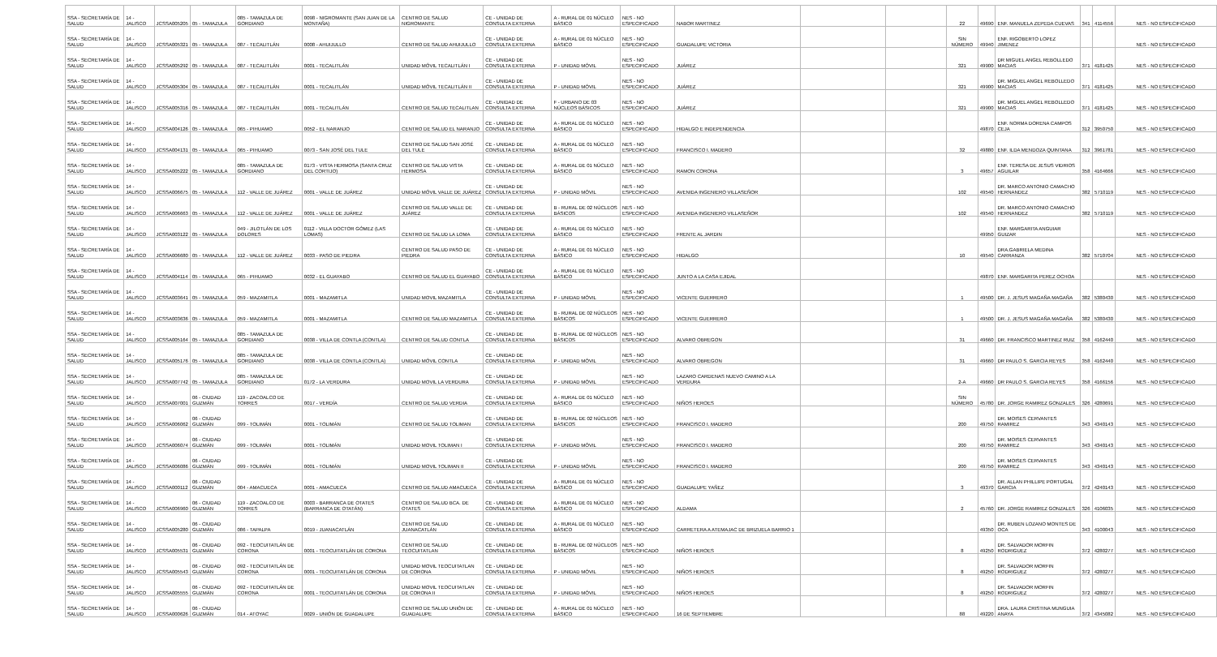| SSA - SECRETARÍA DE SALUD | 14 - JALISCO | JCSSA005205 | 05 - TAMAZULA | 085 - TAMAZULA DE GORDIANO | 0098 - NIGROMANTE (SAN JUAN DE LA MONTAÑA) | CENTRO DE SALUD NIGROMANTE | CE - UNIDAD DE CONSULTA EXTERNA | A - RURAL DE 01 NÚCLEO BÁSICO | NES - NO ESPECIFICADO | NABOR MARTINEZ | | | 22 | 49690 | ENF. MANUELA ZEPEDA CUEVAS | 341 | 4114556 | NES - NO ESPECIFICADO |
| SSA - SECRETARÍA DE SALUD | 14 - JALISCO | JCSSA005321 | 05 - TAMAZULA | 087 - TECALITLÁN | 0008 - AHUIJULLO | CENTRO DE SALUD AHUIJULLO | CE - UNIDAD DE CONSULTA EXTERNA | A - RURAL DE 01 NÚCLEO BÁSICO | NES - NO ESPECIFICADO | GUADALUPE VICTORIA | | | SIN NÚMERO | 49940 | ENF. RIGOBERTO LOPEZ JIMENEZ | | | NES - NO ESPECIFICADO |
| SSA - SECRETARÍA DE SALUD | 14 - JALISCO | JCSSA005292 | 05 - TAMAZULA | 087 - TECALITLÁN | 0001 - TECALITLÁN | UNIDAD MÓVIL TECALITLÁN I | CE - UNIDAD DE CONSULTA EXTERNA | P - UNIDAD MÓVIL | NES - NO ESPECIFICADO | JUÁREZ | | | 321 | 49900 | DR MIGUEL ANGEL REBOLLEDO MACIAS | 371 | 4181425 | NES - NO ESPECIFICADO |
| SSA - SECRETARÍA DE SALUD | 14 - JALISCO | JCSSA005304 | 05 - TAMAZULA | 087 - TECALITLÁN | 0001 - TECALITLÁN | UNIDAD MÓVIL TECALITLÁN II | CE - UNIDAD DE CONSULTA EXTERNA | P - UNIDAD MÓVIL | NES - NO ESPECIFICADO | JUÁREZ | | | 321 | 49900 | DR. MIGUEL ANGEL REBOLLEDO MACIAS | 371 | 4181425 | NES - NO ESPECIFICADO |
| SSA - SECRETARÍA DE SALUD | 14 - JALISCO | JCSSA005316 | 05 - TAMAZULA | 087 - TECALITLÁN | 0001 - TECALITLÁN | CENTRO DE SALUD TECALITLAN | CE - UNIDAD DE CONSULTA EXTERNA | F - URBANO DE 03 NÚCLEOS BÁSICOS | NES - NO ESPECIFICADO | JUÁREZ | | | 321 | 49900 | DR. MIGUEL ANGEL REBOLLEDO MACIAS | 371 | 4181425 | NES - NO ESPECIFICADO |
| SSA - SECRETARÍA DE SALUD | 14 - JALISCO | JCSSA004126 | 05 - TAMAZULA | 065 - PIHUAMO | 0052 - EL NARANJO | CENTRO DE SALUD EL NARANJO | CE - UNIDAD DE CONSULTA EXTERNA | A - RURAL DE 01 NÚCLEO BÁSICO | NES - NO ESPECIFICADO | HIDALGO E INDEPENDENCIA | | | | 49870 | ENF. NORMA DORENA CAMPOS CEJA | 312 | 3950750 | NES - NO ESPECIFICADO |
| SSA - SECRETARÍA DE SALUD | 14 - JALISCO | JCSSA004131 | 05 - TAMAZULA | 065 - PIHUAMO | 0073 - SAN JOSÉ DEL TULE | CENTRO DE SALUD SAN JOSÉ DEL TULE | CE - UNIDAD DE CONSULTA EXTERNA | A - RURAL DE 01 NÚCLEO BÁSICO | NES - NO ESPECIFICADO | FRANCISCO I. MADERO | | | 32 | 49880 | ENF. ILDA MENDOZA QUINTANA | 312 | 3961781 | NES - NO ESPECIFICADO |
| SSA - SECRETARÍA DE SALUD | 14 - JALISCO | JCSSA005222 | 05 - TAMAZULA | 085 - TAMAZULA DE GORDIANO | 0173 - VISTA HERMOSA (SANTA CRUZ DEL CORTIJO) | CENTRO DE SALUD VISTA HERMOSA | CE - UNIDAD DE CONSULTA EXTERNA | A - RURAL DE 01 NÚCLEO BÁSICO | NES - NO ESPECIFICADO | RAMON CORONA | | | 3 | 49657 | ENF. TERESA DE JESUS VIDRIOS AGUILAR | 358 | 4164666 | NES - NO ESPECIFICADO |
| SSA - SECRETARÍA DE SALUD | 14 - JALISCO | JCSSA006675 | 05 - TAMAZULA | 112 - VALLE DE JUÁREZ | 0001 - VALLE DE JUÁREZ | UNIDAD MÓVIL VALLE DE JUÁREZ | CE - UNIDAD DE CONSULTA EXTERNA | P - UNIDAD MÓVIL | NES - NO ESPECIFICADO | AVENIDA INGENIERO VILLASEÑOR | | | 102 | 49540 | DR. MARCO ANTONIO CAMACHO HERNANDEZ | 382 | 5710119 | NES - NO ESPECIFICADO |
| SSA - SECRETARÍA DE SALUD | 14 - JALISCO | JCSSA006663 | 05 - TAMAZULA | 112 - VALLE DE JUÁREZ | 0001 - VALLE DE JUÁREZ | CENTRO DE SALUD VALLE DE JUÁREZ | CE - UNIDAD DE CONSULTA EXTERNA | B - RURAL DE 02 NÚCLEOS BÁSICOS | NES - NO ESPECIFICADO | AVENIDA INGENIERO VILLASEÑOR | | | 102 | 49540 | DR. MARCO ANTONIO CAMACHO HERNANDEZ | 382 | 5710119 | NES - NO ESPECIFICADO |
| SSA - SECRETARÍA DE SALUD | 14 - JALISCO | JCSSA003122 | 05 - TAMAZULA | 049 - JILOTLÁN DE LOS DOLORES | 0112 - VILLA DOCTOR GÓMEZ (LAS LOMAS) | CENTRO DE SALUD LA LOMA | CE - UNIDAD DE CONSULTA EXTERNA | A - RURAL DE 01 NÚCLEO BÁSICO | NES - NO ESPECIFICADO | FRENTE AL JARDIN | | | | 49950 | ENF. MARGARITA ANGUIAR GUIZAR | | | NES - NO ESPECIFICADO |
| SSA - SECRETARÍA DE SALUD | 14 - JALISCO | JCSSA006680 | 05 - TAMAZULA | 112 - VALLE DE JUÁREZ | 0033 - PASO DE PIEDRA | CENTRO DE SALUD PASO DE PIEDRA | CE - UNIDAD DE CONSULTA EXTERNA | A - RURAL DE 01 NÚCLEO BÁSICO | NES - NO ESPECIFICADO | HIDALGO | | | 10 | 49540 | DRA.GABRIELA MEDINA CARRANZA | 382 | 5710704 | NES - NO ESPECIFICADO |
| SSA - SECRETARÍA DE SALUD | 14 - JALISCO | JCSSA004114 | 05 - TAMAZULA | 065 - PIHUAMO | 0032 - EL GUAYABO | CENTRO DE SALUD EL GUAYABO | CE - UNIDAD DE CONSULTA EXTERNA | A - RURAL DE 01 NÚCLEO BÁSICO | NES - NO ESPECIFICADO | JUNTO A LA CASA EJIDAL | | | | 49870 | ENF. MARGARITA PEREZ OCHOA | | | NES - NO ESPECIFICADO |
| SSA - SECRETARÍA DE SALUD | 14 - JALISCO | JCSSA003641 | 05 - TAMAZULA | 059 - MAZAMITLA | 0001 - MAZAMITLA | UNIDAD MOVIL MAZAMITLA | CE - UNIDAD DE CONSULTA EXTERNA | P - UNIDAD MÓVIL | NES - NO ESPECIFICADO | VICENTE GUERRERO | | | 1 | 49500 | DR. J. JESUS MAGAÑA MAGAÑA | 382 | 5380430 | NES - NO ESPECIFICADO |
| SSA - SECRETARÍA DE SALUD | 14 - JALISCO | JCSSA003636 | 05 - TAMAZULA | 059 - MAZAMITLA | 0001 - MAZAMITLA | CENTRO DE SALUD MAZAMITLA | CE - UNIDAD DE CONSULTA EXTERNA | B - RURAL DE 02 NÚCLEOS BÁSICOS | NES - NO ESPECIFICADO | VICENTE GUERRERO | | | 1 | 49500 | DR. J. JESUS MAGAÑA MAGAÑA | 382 | 5380430 | NES - NO ESPECIFICADO |
| SSA - SECRETARÍA DE SALUD | 14 - JALISCO | JCSSA005164 | 05 - TAMAZULA | 085 - TAMAZULA DE GORDIANO | 0038 - VILLA DE CONTLA (CONTLA) | CENTRO DE SALUD CONTLA | CE - UNIDAD DE CONSULTA EXTERNA | B - RURAL DE 02 NÚCLEOS BÁSICOS | NES - NO ESPECIFICADO | ALVARO OBREGON | | | 31 | 49660 | DR. FRANCISCO MARTINEZ RUIZ | 358 | 4162440 | NES - NO ESPECIFICADO |
| SSA - SECRETARÍA DE SALUD | 14 - JALISCO | JCSSA005176 | 05 - TAMAZULA | 085 - TAMAZULA DE GORDIANO | 0038 - VILLA DE CONTLA (CONTLA) | UNIDAD MÓVIL CONTLA | CE - UNIDAD DE CONSULTA EXTERNA | P - UNIDAD MÓVIL | NES - NO ESPECIFICADO | ALVARO OBREGON | | | 31 | 49660 | DR PAULO S. GARCIA REYES | 358 | 4162440 | NES - NO ESPECIFICADO |
| SSA - SECRETARÍA DE SALUD | 14 - JALISCO | JCSSA007742 | 05 - TAMAZULA | 085 - TAMAZULA DE GORDIANO | 0172 - LA VERDURA | UNIDAD MOVIL LA VERDURA | CE - UNIDAD DE CONSULTA EXTERNA | P - UNIDAD MÓVIL | NES - NO ESPECIFICADO | LAZARO CARDENAS NUEVO CAMINO A LA VERDURA | | | 2-A | 49660 | DR PAULO S. GARCIA REYES | 358 | 4166156 | NES - NO ESPECIFICADO |
| SSA - SECRETARÍA DE SALUD | 14 - JALISCO | JCSSA007001 | 06 - CIUDAD GUZMÁN | 119 - ZACOALCO DE TORRES | 0017 - VERDÍA | CENTRO DE SALUD VERDIA | CE - UNIDAD DE CONSULTA EXTERNA | A - RURAL DE 01 NÚCLEO BÁSICO | NES - NO ESPECIFICADO | NIÑOS HEROES | | | SIN NÚMERO | 45780 | DR. JORGE RAMIREZ GONZALES | 326 | 4280691 | NES - NO ESPECIFICADO |
| SSA - SECRETARÍA DE SALUD | 14 - JALISCO | JCSSA006062 | 06 - CIUDAD GUZMÁN | 099 - TOLIMÁN | 0001 - TOLIMÁN | CENTRO DE SALUD TOLIMAN | CE - UNIDAD DE CONSULTA EXTERNA | B - RURAL DE 02 NÚCLEOS BÁSICOS | NES - NO ESPECIFICADO | FRANCISCO I. MADERO | | | 200 | 49750 | DR. MOISES CERVANTES RAMIREZ | 343 | 4340143 | NES - NO ESPECIFICADO |
| SSA - SECRETARÍA DE SALUD | 14 - JALISCO | JCSSA006074 | 06 - CIUDAD GUZMÁN | 099 - TOLIMÁN | 0001 - TOLIMÁN | UNIDAD MOVIL TOLIMAN I | CE - UNIDAD DE CONSULTA EXTERNA | P - UNIDAD MÓVIL | NES - NO ESPECIFICADO | FRANCISCO I. MADERO | | | 200 | 49750 | DR. MOISES CERVANTES RAMIREZ | 343 | 4340143 | NES - NO ESPECIFICADO |
| SSA - SECRETARÍA DE SALUD | 14 - JALISCO | JCSSA006086 | 06 - CIUDAD GUZMÁN | 099 - TOLIMÁN | 0001 - TOLIMÁN | UNIDAD MOVIL TOLIMAN II | CE - UNIDAD DE CONSULTA EXTERNA | P - UNIDAD MÓVIL | NES - NO ESPECIFICADO | FRANCISCO I. MADERO | | | 200 | 49750 | DR. MOISES CERVANTES RAMIREZ | 343 | 4340143 | NES - NO ESPECIFICADO |
| SSA - SECRETARÍA DE SALUD | 14 - JALISCO | JCSSA000112 | 06 - CIUDAD GUZMÁN | 004 - AMACUECA | 0001 - AMACUECA | CENTRO DE SALUD AMACUECA | CE - UNIDAD DE CONSULTA EXTERNA | A - RURAL DE 01 NÚCLEO BÁSICO | NES - NO ESPECIFICADO | GUADALUPE YAÑEZ | | | 3 | 49370 | DR. ALLAN PHILLIPE PORTUGAL GARCIA | 372 | 4240143 | NES - NO ESPECIFICADO |
| SSA - SECRETARÍA DE SALUD | 14 - JALISCO | JCSSA006960 | 06 - CIUDAD GUZMÁN | 119 - ZACOALCO DE TORRES | 0003 - BARRANCA DE OTATES (BARRANCA DE OTATÁN) | CENTRO DE SALUD BCA. DE OTATES | CE - UNIDAD DE CONSULTA EXTERNA | A - RURAL DE 01 NÚCLEO BÁSICO | NES - NO ESPECIFICADO | ALDAMA | | | 2 | 45760 | DR. JORGE RAMIREZ GONZALES | 326 | 4106035 | NES - NO ESPECIFICADO |
| SSA - SECRETARÍA DE SALUD | 14 - JALISCO | JCSSA005280 | 06 - CIUDAD GUZMÁN | 086 - TAPALPA | 0019 - JUANACATLÁN | CENTRO DE SALUD JUANACATLÁN | CE - UNIDAD DE CONSULTA EXTERNA | A - RURAL DE 01 NÚCLEO BÁSICO | NES - NO ESPECIFICADO | CARRETERA A ATEMAJAC DE BRIZUELA BARRIO 1 | | | | 49350 | DR. RUBEN LOZANO MONTES DE OCA | 343 | 4100043 | NES - NO ESPECIFICADO |
| SSA - SECRETARÍA DE SALUD | 14 - JALISCO | JCSSA005531 | 06 - CIUDAD GUZMÁN | 092 - TEOCUITATLÁN DE CORONA | 0001 - TEOCUITATLÁN DE CORONA | CENTRO DE SALUD TEOCUITATLAN | CE - UNIDAD DE CONSULTA EXTERNA | B - RURAL DE 02 NÚCLEOS BÁSICOS | NES - NO ESPECIFICADO | NIÑOS HEROES | | | 8 | 49250 | DR. SALVADOR MORFIN RODRIGUEZ | 372 | 4280277 | NES - NO ESPECIFICADO |
| SSA - SECRETARÍA DE SALUD | 14 - JALISCO | JCSSA005543 | 06 - CIUDAD GUZMÁN | 092 - TEOCUITATLÁN DE CORONA | 0001 - TEOCUITATLÁN DE CORONA | UNIDAD MOVIL TEOCUITATLAN DE CORONA | CE - UNIDAD DE CONSULTA EXTERNA | P - UNIDAD MÓVIL | NES - NO ESPECIFICADO | NIÑOS HEROES | | | 8 | 49250 | DR. SALVADOR MORFIN RODRIGUEZ | 372 | 4280277 | NES - NO ESPECIFICADO |
| SSA - SECRETARÍA DE SALUD | 14 - JALISCO | JCSSA005555 | 06 - CIUDAD GUZMÁN | 092 - TEOCUITATLÁN DE CORONA | 0001 - TEOCUITATLÁN DE CORONA | UNIDAD MOVIL TEOCUITATLAN DE CORONA II | CE - UNIDAD DE CONSULTA EXTERNA | P - UNIDAD MÓVIL | NES - NO ESPECIFICADO | NIÑOS HEROES | | | 8 | 49250 | DR. SALVADOR MORFIN RODRIGUEZ | 372 | 4280277 | NES - NO ESPECIFICADO |
| SSA - SECRETARÍA DE SALUD | 14 - JALISCO | JCSSA000626 | 06 - CIUDAD GUZMÁN | 014 - ATOYAC | 0029 - UNIÓN DE GUADALUPE | CENTRO DE SALUD UNIÓN DE GUADALUPE | CE - UNIDAD DE CONSULTA EXTERNA | A - RURAL DE 01 NÚCLEO BÁSICO | NES - NO ESPECIFICADO | 16 DE SEPTIEMBRE | | | 88 | 49220 | DRA. LAURA CRISTINA MUNGUIA ANAYA | 372 | 4345082 | NES - NO ESPECIFICADO |